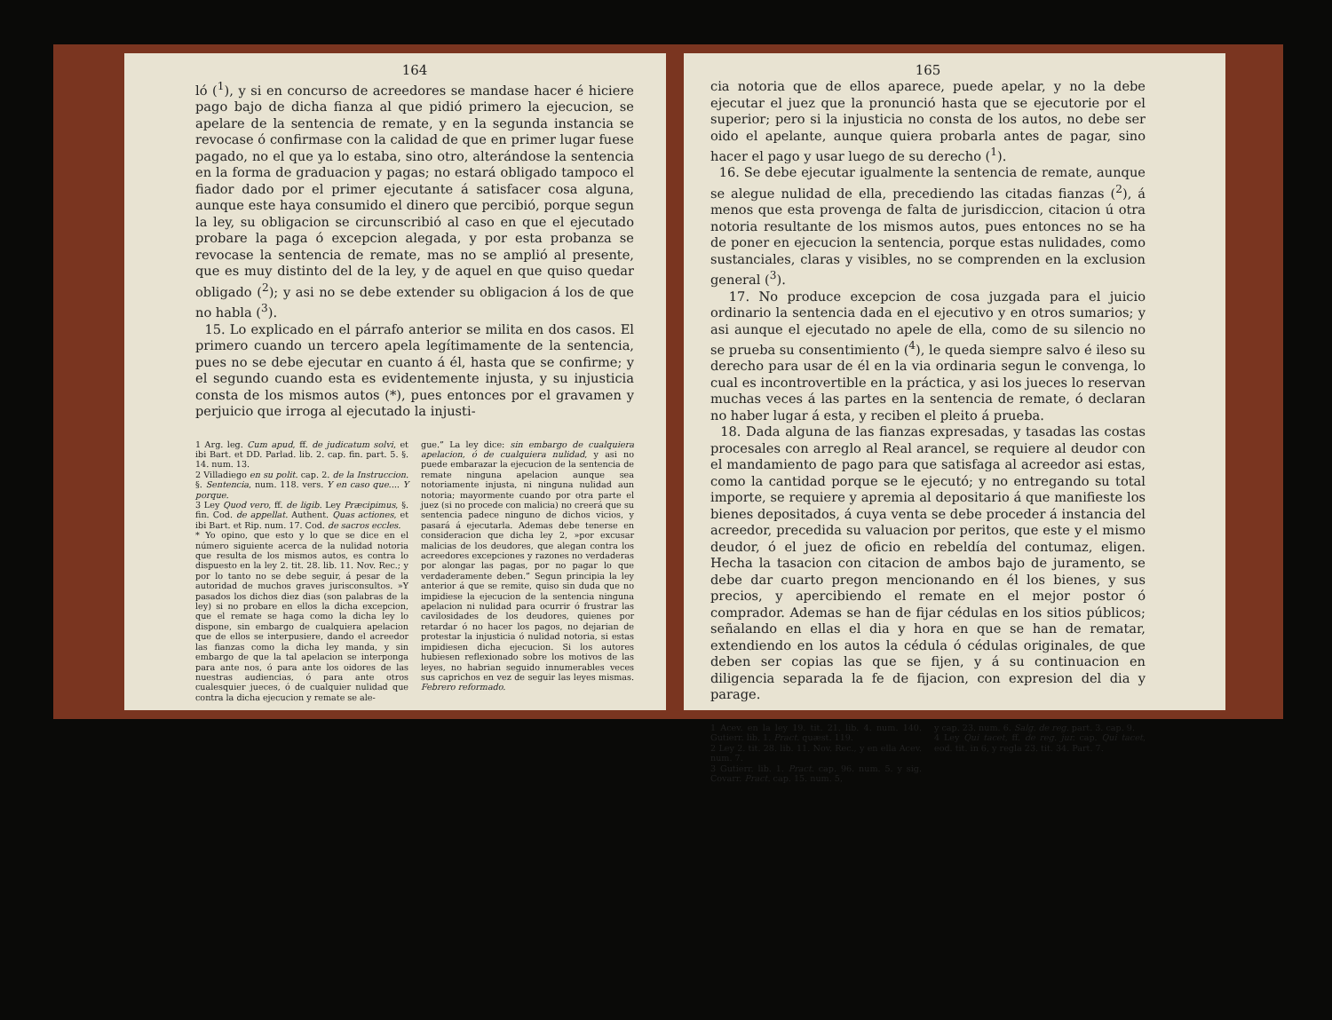164
ló (<sup>1</sup>), y si en concurso de acreedores se mandase hacer é hiciere pago bajo de dicha fianza al que pidió primero la ejecucion, se apelare de la sentencia de remate, y en la segunda instancia se revocase ó confirmase con la calidad de que en primer lugar fuese pagado, no el que ya lo estaba, sino otro, alterándose la sentencia en la forma de graduacion y pagas; no estará obligado tampoco el fiador dado por el primer ejecutante á satisfacer cosa alguna, aunque este haya consumido el dinero que percibió, porque segun la ley, su obligacion se circunscribió al caso en que el ejecutado probare la paga ó excepcion alegada, y por esta probanza se revocase la sentencia de remate, mas no se amplió al presente, que es muy distinto del de la ley, y de aquel en que quiso quedar obligado (<sup>2</sup>); y asi no se debe extender su obligacion á los de que no habla (<sup>3</sup>).
15. Lo explicado en el párrafo anterior se milita en dos casos. El primero cuando un tercero apela legítimamente de la sentencia, pues no se debe ejecutar en cuanto á él, hasta que se confirme; y el segundo cuando esta es evidentemente injusta, y su injusticia consta de los mismos autos (*), pues entonces por el gravamen y perjuicio que irroga al ejecutado la injusti-
1 Arg. leg. Cum apud, ff. de judicatum solvi, et ibi Bart. et DD. Parlad. lib. 2. cap. fin. part. 5. §. 14. num. 13.
2 Villadiego en su polit. cap. 2. de la Instruccion. §. Sentencia, num. 118. vers. Y en caso que.... Y porque.
3 Ley Quod vero, ff. de ligib. Ley Præcipimus, §. fin. Cod. de appellat. Authent. Quas actiones, et ibi Bart. et Rip. num. 17. Cod. de sacros eccles.
* Yo opino, que esto y lo que se dice en el número siguiente acerca de la nulidad notoria que resulta de los mismos autos, es contra lo dispuesto en la ley 2. tit. 28. lib. 11. Nov. Rec.; y por lo tanto no se debe seguir, á pesar de la autoridad de muchos graves jurisconsultos. »Y pasados los dichos diez dias (son palabras de la ley) si no probare en ellos la dicha excepcion, que el remate se haga como la dicha ley lo dispone, sin embargo de cualquiera apelacion que de ellos se interpusiere, dando el acreedor las fianzas como la dicha ley manda, y sin embargo de que la tal apelacion se interponga para ante nos, ó para ante los oidores de las nuestras audiencias, ó para ante otros cualesquier jueces, ó de cualquier nulidad que contra la dicha ejecucion y remate se ale-
gue.” La ley dice: sin embargo de cualquiera apelacion, ó de cualquiera nulidad, y asi no puede embarazar la ejecucion de la sentencia de remate ninguna apelacion aunque sea notoriamente injusta, ni ninguna nulidad aun notoria; mayormente cuando por otra parte el juez (si no procede con malicia) no creerá que su sentencia padece ninguno de dichos vicios, y pasará á ejecutarla. Ademas debe tenerse en consideracion que dicha ley 2, »por excusar malicias de los deudores, que alegan contra los acreedores excepciones y razones no verdaderas por alongar las pagas, por no pagar lo que verdaderamente deben.” Segun principia la ley anterior á que se remite, quiso sin duda que no impidiese la ejecucion de la sentencia ninguna apelacion ni nulidad para ocurrir ó frustrar las cavilosidades de los deudores, quienes por retardar ó no hacer los pagos, no dejarian de protestar la injusticia ó nulidad notoria, si estas impidiesen dicha ejecucion. Si los autores hubiesen reflexionado sobre los motivos de las leyes, no habrian seguido innumerables veces sus caprichos en vez de seguir las leyes mismas. Febrero reformado.
165
cia notoria que de ellos aparece, puede apelar, y no la debe ejecutar el juez que la pronunció hasta que se ejecutorie por el superior; pero si la injusticia no consta de los autos, no debe ser oido el apelante, aunque quiera probarla antes de pagar, sino hacer el pago y usar luego de su derecho (<sup>1</sup>).
16. Se debe ejecutar igualmente la sentencia de remate, aunque se alegue nulidad de ella, precediendo las citadas fianzas (<sup>2</sup>), á menos que esta provenga de falta de jurisdiccion, citacion ú otra notoria resultante de los mismos autos, pues entonces no se ha de poner en ejecucion la sentencia, porque estas nulidades, como sustanciales, claras y visibles, no se comprenden en la exclusion general (<sup>3</sup>).
17. No produce excepcion de cosa juzgada para el juicio ordinario la sentencia dada en el ejecutivo y en otros sumarios; y asi aunque el ejecutado no apele de ella, como de su silencio no se prueba su consentimiento (<sup>4</sup>), le queda siempre salvo é ileso su derecho para usar de él en la via ordinaria segun le convenga, lo cual es incontrovertible en la práctica, y asi los jueces lo reservan muchas veces á las partes en la sentencia de remate, ó declaran no haber lugar á esta, y reciben el pleito á prueba.
18. Dada alguna de las fianzas expresadas, y tasadas las costas procesales con arreglo al Real arancel, se requiere al deudor con el mandamiento de pago para que satisfaga al acreedor asi estas, como la cantidad porque se le ejecutó; y no entregando su total importe, se requiere y apremia al depositario á que manifieste los bienes depositados, á cuya venta se debe proceder á instancia del acreedor, precedida su valuacion por peritos, que este y el mismo deudor, ó el juez de oficio en rebeldía del contumaz, eligen. Hecha la tasacion con citacion de ambos bajo de juramento, se debe dar cuarto pregon mencionando en él los bienes, y sus precios, y apercibiendo el remate en el mejor postor ó comprador. Ademas se han de fijar cédulas en los sitios públicos; señalando en ellas el dia y hora en que se han de rematar, extendiendo en los autos la cédula ó cédulas originales, de que deben ser copias las que se fijen, y á su continuacion en diligencia separada la fe de fijacion, con expresion del dia y parage.
1 Acev. en la ley 19. tit. 21. lib. 4. num. 140. Gutierr. lib. 1. Pract. quæst. 119.
2 Ley 2. tit. 28. lib. 11. Nov. Rec., y en ella Acev. num. 7.
3 Gutierr. lib. 1. Pract. cap. 96. num. 5. y sig. Covarr. Pract. cap. 15. num. 5,
y cap. 23. num. 6. Salg. de reg. part. 3. cap. 9.
4 Ley Qui tacet, ff. de reg. jur. cap. Qui tacet, eod. tit. in 6, y regla 23. tit. 34. Part. 7.